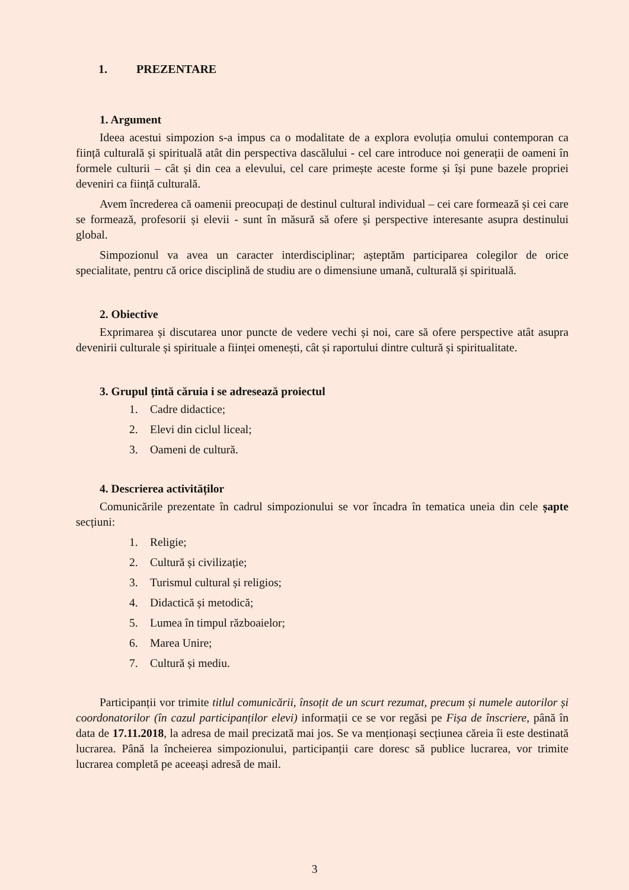1. PREZENTARE
1. Argument
Ideea acestui simpozion s-a impus ca o modalitate de a explora evoluția omului contemporan ca ființă culturală și spirituală atât din perspectiva dascălului - cel care introduce noi generații de oameni în formele culturii – cât și din cea a elevului, cel care primește aceste forme și își pune bazele propriei deveniri ca ființă culturală.
Avem încrederea că oamenii preocupați de destinul cultural individual – cei care formează și cei care se formează, profesorii și elevii - sunt în măsură să ofere și perspective interesante asupra destinului global.
Simpozionul va avea un caracter interdisciplinar; așteptăm participarea colegilor de orice specialitate, pentru că orice disciplină de studiu are o dimensiune umană, culturală și spirituală.
2. Obiective
Exprimarea și discutarea unor puncte de vedere vechi și noi, care să ofere perspective atât asupra devenirii culturale și spirituale a ființei omenești, cât și raportului dintre cultură și spiritualitate.
3. Grupul țintă căruia i se adresează proiectul
1. Cadre didactice;
2. Elevi din ciclul liceal;
3. Oameni de cultură.
4. Descrierea activităților
Comunicările prezentate în cadrul simpozionului se vor încadra în tematica uneia din cele șapte secțiuni:
1. Religie;
2. Cultură și civilizație;
3. Turismul cultural și religios;
4. Didactică și metodică;
5. Lumea în timpul războaielor;
6. Marea Unire;
7. Cultură și mediu.
Participanții vor trimite titlul comunicării, însoțit de un scurt rezumat, precum și numele autorilor și coordonatorilor (în cazul participanților elevi) informații ce se vor regăsi pe Fișa de înscriere, până în data de 17.11.2018, la adresa de mail precizată mai jos. Se va menționași secțiunea căreia îi este destinată lucrarea. Până la încheierea simpozionului, participanții care doresc să publice lucrarea, vor trimite lucrarea completă pe aceeași adresă de mail.
3